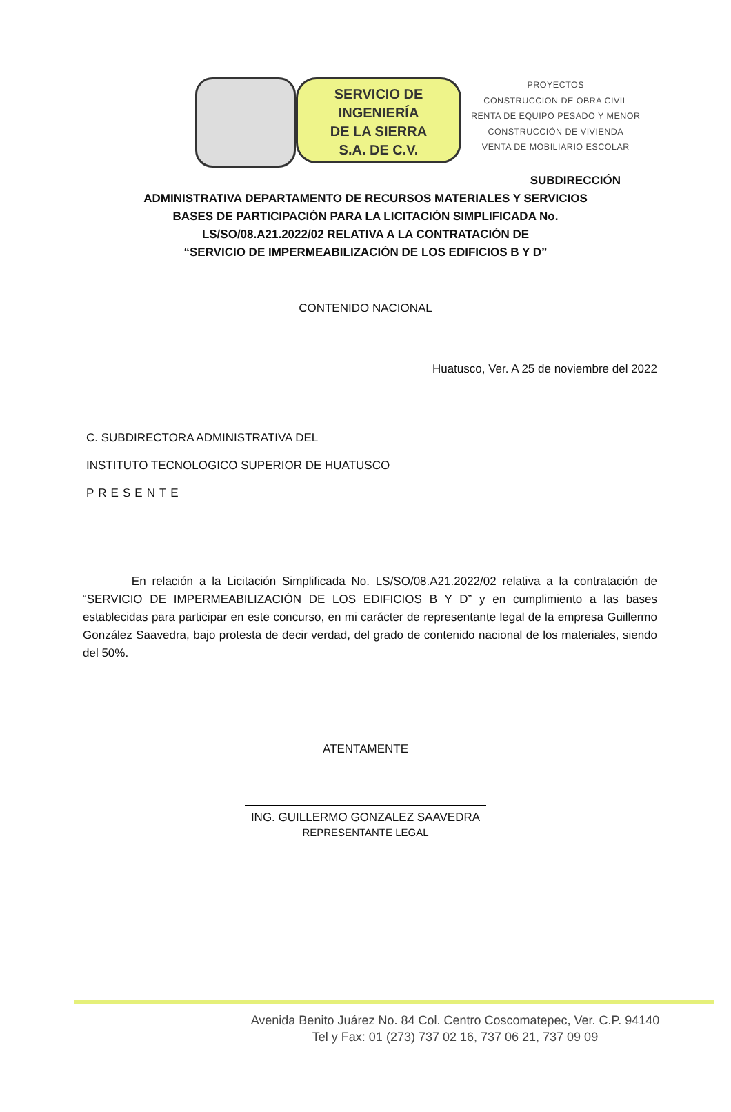SERVICIO DE
INGENIERÍA
DE LA SIERRA
S.A. DE C.V.
PROYECTOS
CONSTRUCCION DE OBRA CIVIL
RENTA DE EQUIPO PESADO Y MENOR
CONSTRUCCIÓN DE VIVIENDA
VENTA DE MOBILIARIO ESCOLAR
SUBDIRECCIÓN
ADMINISTRATIVA DEPARTAMENTO DE RECURSOS MATERIALES Y SERVICIOS
BASES DE PARTICIPACIÓN PARA LA LICITACIÓN SIMPLIFICADA No.
LS/SO/08.A21.2022/02 RELATIVA A LA CONTRATACIÓN DE
“SERVICIO DE IMPERMEABILIZACIÓN DE LOS EDIFICIOS B Y D”
CONTENIDO NACIONAL
Huatusco, Ver. A 25 de noviembre del 2022
C. SUBDIRECTORA ADMINISTRATIVA DEL
INSTITUTO TECNOLOGICO SUPERIOR DE HUATUSCO
PRESENTE
En relación a la Licitación Simplificada No. LS/SO/08.A21.2022/02 relativa a la contratación de “SERVICIO DE IMPERMEABILIZACIÓN DE LOS EDIFICIOS B Y D” y en cumplimiento a las bases establecidas para participar en este concurso, en mi carácter de representante legal de la empresa Guillermo González Saavedra, bajo protesta de decir verdad, del grado de contenido nacional de los materiales, siendo del 50%.
ATENTAMENTE
ING. GUILLERMO GONZALEZ SAAVEDRA
REPRESENTANTE LEGAL
Avenida Benito Juárez No. 84 Col. Centro Coscomatepec, Ver. C.P. 94140
Tel y Fax: 01 (273) 737 02 16, 737 06 21, 737 09 09